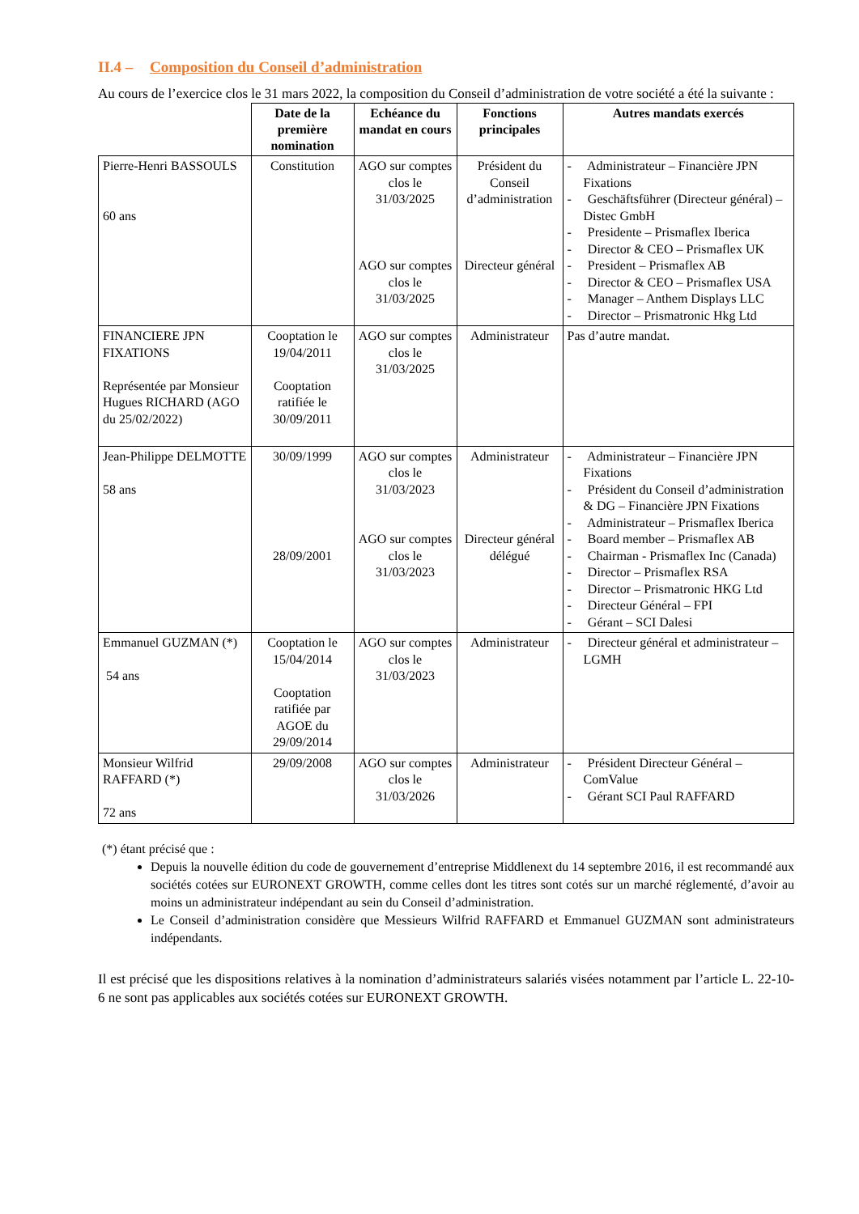II.4 – Composition du Conseil d’administration
Au cours de l’exercice clos le 31 mars 2022, la composition du Conseil d’administration de votre société a été la suivante :
| | Date de la première nomination | Echéance du mandat en cours | Fonctions principales | Autres mandats exercés |
| --- | --- | --- | --- | --- |
| Pierre-Henri BASSOULS 60 ans | Constitution | AGO sur comptes clos le 31/03/2025 AGO sur comptes clos le 31/03/2025 | Président du Conseil d’administration Directeur général | - Administrateur – Financière JPN Fixations - Geschäftsführer (Directeur général) – Distec GmbH - Presidente – Prismaflex Iberica - Director & CEO – Prismaflex UK - President – Prismaflex AB - Director & CEO – Prismaflex USA - Manager – Anthem Displays LLC - Director – Prismatronic Hkg Ltd |
| FINANCIERE JPN FIXATIONS Représentée par Monsieur Hugues RICHARD (AGO du 25/02/2022) | Cooptation le 19/04/2011 Cooptation ratifiée le 30/09/2011 | AGO sur comptes clos le 31/03/2025 | Administrateur | Pas d’autre mandat. |
| Jean-Philippe DELMOTTE 58 ans | 30/09/1999 28/09/2001 | AGO sur comptes clos le 31/03/2023 AGO sur comptes clos le 31/03/2023 | Administrateur Directeur général délégué | - Administrateur – Financière JPN Fixations - Président du Conseil d’administration & DG – Financière JPN Fixations - Administrateur – Prismaflex Iberica - Board member – Prismaflex AB - Chairman - Prismaflex Inc (Canada) - Director – Prismaflex RSA - Director – Prismatronic HKG Ltd - Directeur Général – FPI - Gérant – SCI Dalesi |
| Emmanuel GUZMAN (*) 54 ans | Cooptation le 15/04/2014 Cooptation ratifiée par AGOE du 29/09/2014 | AGO sur comptes clos le 31/03/2023 | Administrateur | - Directeur général et administrateur – LGMH |
| Monsieur Wilfrid RAFFARD (*) 72 ans | 29/09/2008 | AGO sur comptes clos le 31/03/2026 | Administrateur | - Président Directeur Général – ComValue - Gérant SCI Paul RAFFARD |
(*) étant précisé que :
Depuis la nouvelle édition du code de gouvernement d’entreprise Middlenext du 14 septembre 2016, il est recommandé aux sociétés cotées sur EURONEXT GROWTH, comme celles dont les titres sont cotés sur un marché réglementé, d’avoir au moins un administrateur indépendant au sein du Conseil d’administration.
Le Conseil d’administration considère que Messieurs Wilfrid RAFFARD et Emmanuel GUZMAN sont administrateurs indépendants.
Il est précisé que les dispositions relatives à la nomination d’administrateurs salariés visées notamment par l’article L. 22-10-6 ne sont pas applicables aux sociétés cotées sur EURONEXT GROWTH.